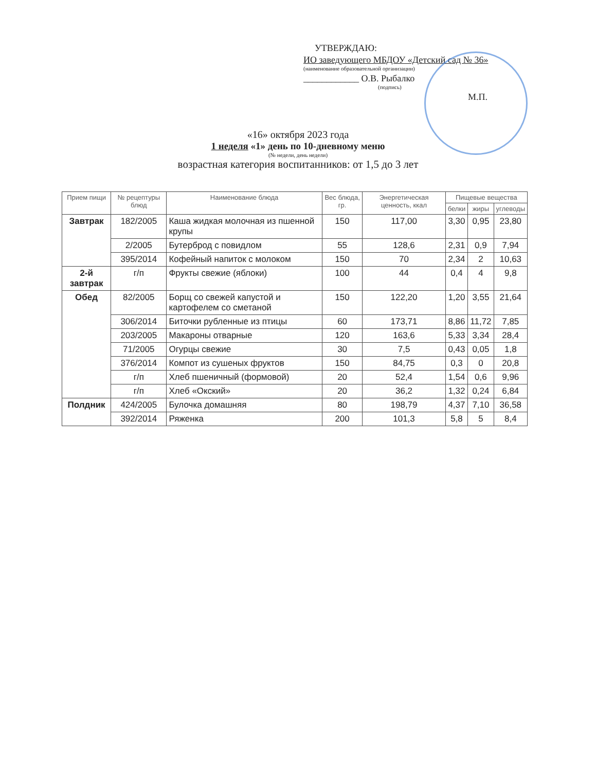УТВЕРЖДАЮ:
ИО заведующего МБДОУ «Детский сад № 36»
(наименование образовательной организации)
____________ О.В. Рыбалко
(подпись)
М.П.
«16» октября 2023 года
1 неделя «1» день по 10-дневному меню
(№ недели, день недели)
возрастная категория воспитанников: от 1,5 до 3 лет
| Прием пищи | № рецептуры блюд | Наименование блюда | Вес блюда, гр. | Энергетическая ценность, ккал | Пищевые вещества | | |
| --- | --- | --- | --- | --- | --- | --- | --- |
| | | | | | белки | жиры | углеводы |
| Завтрак | 182/2005 | Каша жидкая молочная из пшенной крупы | 150 | 117,00 | 3,30 | 0,95 | 23,80 |
| | 2/2005 | Бутерброд с повидлом | 55 | 128,6 | 2,31 | 0,9 | 7,94 |
| | 395/2014 | Кофейный напиток с молоком | 150 | 70 | 2,34 | 2 | 10,63 |
| 2-й завтрак | г/п | Фрукты свежие (яблоки) | 100 | 44 | 0,4 | 4 | 9,8 |
| Обед | 82/2005 | Борщ со свежей капустой и картофелем со сметаной | 150 | 122,20 | 1,20 | 3,55 | 21,64 |
| | 306/2014 | Биточки рубленные из птицы | 60 | 173,71 | 8,86 | 11,72 | 7,85 |
| | 203/2005 | Макароны отварные | 120 | 163,6 | 5,33 | 3,34 | 28,4 |
| | 71/2005 | Огурцы свежие | 30 | 7,5 | 0,43 | 0,05 | 1,8 |
| | 376/2014 | Компот из сушеных фруктов | 150 | 84,75 | 0,3 | 0 | 20,8 |
| | г/п | Хлеб пшеничный (формовой) | 20 | 52,4 | 1,54 | 0,6 | 9,96 |
| | г/п | Хлеб «Окский» | 20 | 36,2 | 1,32 | 0,24 | 6,84 |
| Полдник | 424/2005 | Булочка домашняя | 80 | 198,79 | 4,37 | 7,10 | 36,58 |
| | 392/2014 | Ряженка | 200 | 101,3 | 5,8 | 5 | 8,4 |